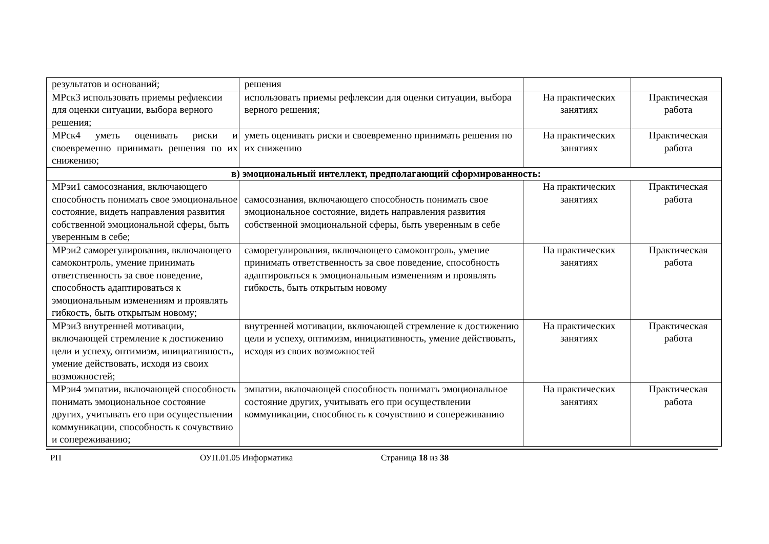| результатов и оснований; | решения | | |
| МРск3 использовать приемы рефлексии для оценки ситуации, выбора верного решения; | использовать приемы рефлексии для оценки ситуации, выбора верного решения; | На практических занятиях | Практическая работа |
| МРск4 уметь оценивать риски и своевременно принимать решения по их снижению; | уметь оценивать риски и своевременно принимать решения по их снижению | На практических занятиях | Практическая работа |
| в) эмоциональный интеллект, предполагающий сформированность: | | | |
| МРэи1 самосознания, включающего способность понимать свое эмоциональное состояние, видеть направления развития собственной эмоциональной сферы, быть уверенным в себе; | самосознания, включающего способность понимать свое эмоциональное состояние, видеть направления развития собственной эмоциональной сферы, быть уверенным в себе | На практических занятиях | Практическая работа |
| МРэи2 саморегулирования, включающего самоконтроль, умение принимать ответственность за свое поведение, способность адаптироваться к эмоциональным изменениям и проявлять гибкость, быть открытым новому; | саморегулирования, включающего самоконтроль, умение принимать ответственность за свое поведение, способность адаптироваться к эмоциональным изменениям и проявлять гибкость, быть открытым новому | На практических занятиях | Практическая работа |
| МРэи3 внутренней мотивации, включающей стремление к достижению цели и успеху, оптимизм, инициативность, умение действовать, исходя из своих возможностей; | внутренней мотивации, включающей стремление к достижению цели и успеху, оптимизм, инициативность, умение действовать, исходя из своих возможностей | На практических занятиях | Практическая работа |
| МРэи4 эмпатии, включающей способность понимать эмоциональное состояние других, учитывать его при осуществлении коммуникации, способность к сочувствию и сопереживанию; | эмпатии, включающей способность понимать эмоциональное состояние других, учитывать его при осуществлении коммуникации, способность к сочувствию и сопереживанию | На практических занятиях | Практическая работа |
РП ОУП.01.05 Информатика Страница 18 из 38